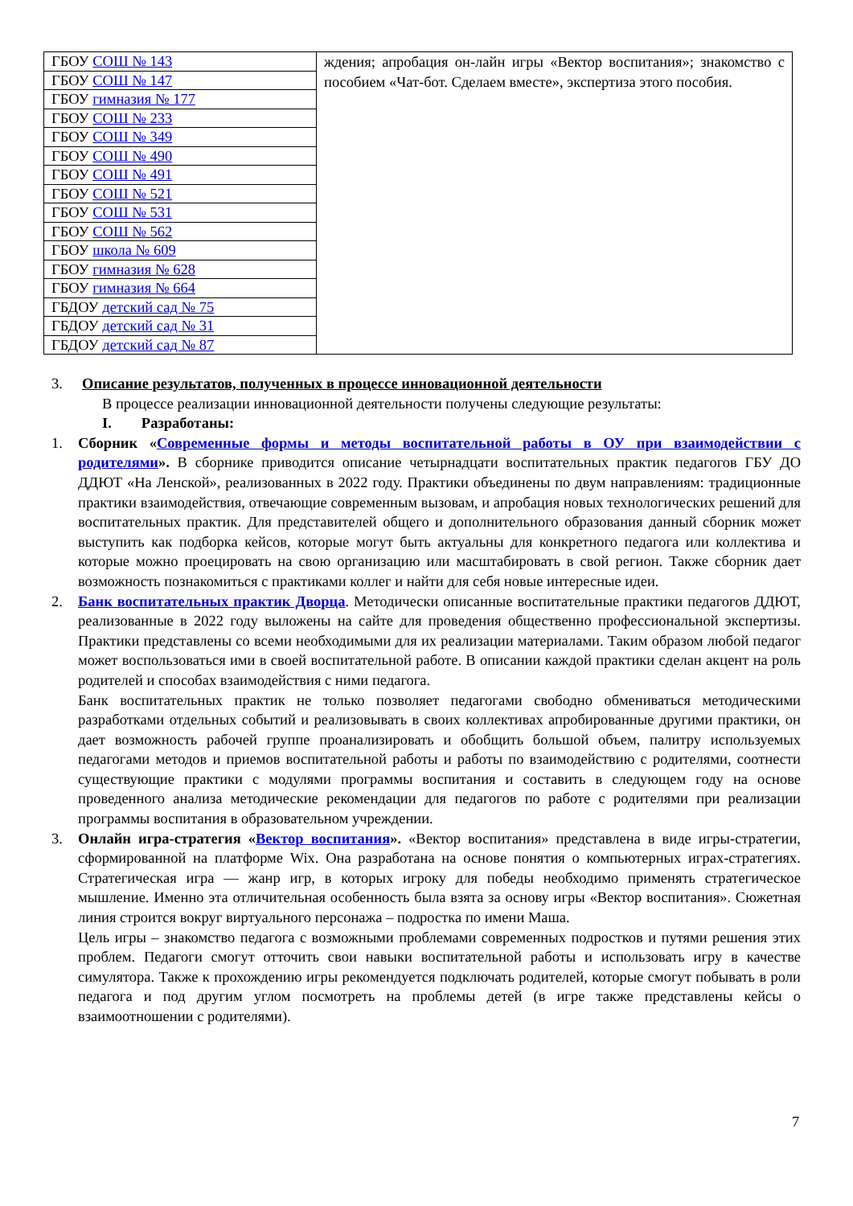| ГБОУ СОШ № 143 | ждения; апробация он-лайн игры «Вектор воспитания»; знакомство с пособием «Чат-бот. Сделаем вместе», экспертиза этого пособия. |
| ГБОУ СОШ № 147 | |
| ГБОУ гимназия № 177 | |
| ГБОУ СОШ № 233 | |
| ГБОУ СОШ № 349 | |
| ГБОУ СОШ № 490 | |
| ГБОУ СОШ № 491 | |
| ГБОУ СОШ № 521 | |
| ГБОУ СОШ № 531 | |
| ГБОУ СОШ № 562 | |
| ГБОУ школа № 609 | |
| ГБОУ гимназия № 628 | |
| ГБОУ гимназия № 664 | |
| ГБДОУ детский сад № 75 | |
| ГБДОУ детский сад № 31 | |
| ГБДОУ детский сад № 87 | |
3. Описание результатов, полученных в процессе инновационной деятельности
В процессе реализации инновационной деятельности получены следующие результаты:
I. Разработаны:
1. Сборник «Современные формы и методы воспитательной работы в ОУ при взаимодействии с родителями». В сборнике приводится описание четырнадцати воспитательных практик педагогов ГБУ ДО ДДЮТ «На Ленской», реализованных в 2022 году. Практики объединены по двум направлениям: традиционные практики взаимодействия, отвечающие современным вызовам, и апробация новых технологических решений для воспитательных практик. Для представителей общего и дополнительного образования данный сборник может выступить как подборка кейсов, которые могут быть актуальны для конкретного педагога или коллектива и которые можно проецировать на свою организацию или масштабировать в свой регион. Также сборник дает возможность познакомиться с практиками коллег и найти для себя новые интересные идеи.
2. Банк воспитательных практик Дворца. Методически описанные воспитательные практики педагогов ДДЮТ, реализованные в 2022 году выложены на сайте для проведения общественно профессиональной экспертизы. Практики представлены со всеми необходимыми для их реализации материалами. Таким образом любой педагог может воспользоваться ими в своей воспитательной работе. В описании каждой практики сделан акцент на роль родителей и способах взаимодействия с ними педагога.
Банк воспитательных практик не только позволяет педагогами свободно обмениваться методическими разработками отдельных событий и реализовывать в своих коллективах апробированные другими практики, он дает возможность рабочей группе проанализировать и обобщить большой объем, палитру используемых педагогами методов и приемов воспитательной работы и работы по взаимодействию с родителями, соотнести существующие практики с модулями программы воспитания и составить в следующем году на основе проведенного анализа методические рекомендации для педагогов по работе с родителями при реализации программы воспитания в образовательном учреждении.
3. Онлайн игра-стратегия «Вектор воспитания». «Вектор воспитания» представлена в виде игры-стратегии, сформированной на платформе Wix. Она разработана на основе понятия о компьютерных играх-стратегиях. Стратегическая игра — жанр игр, в которых игроку для победы необходимо применять стратегическое мышление. Именно эта отличительная особенность была взята за основу игры «Вектор воспитания». Сюжетная линия строится вокруг виртуального персонажа – подростка по имени Маша.
Цель игры – знакомство педагога с возможными проблемами современных подростков и путями решения этих проблем. Педагоги смогут отточить свои навыки воспитательной работы и использовать игру в качестве симулятора. Также к прохождению игры рекомендуется подключать родителей, которые смогут побывать в роли педагога и под другим углом посмотреть на проблемы детей (в игре также представлены кейсы о взаимоотношении с родителями).
7